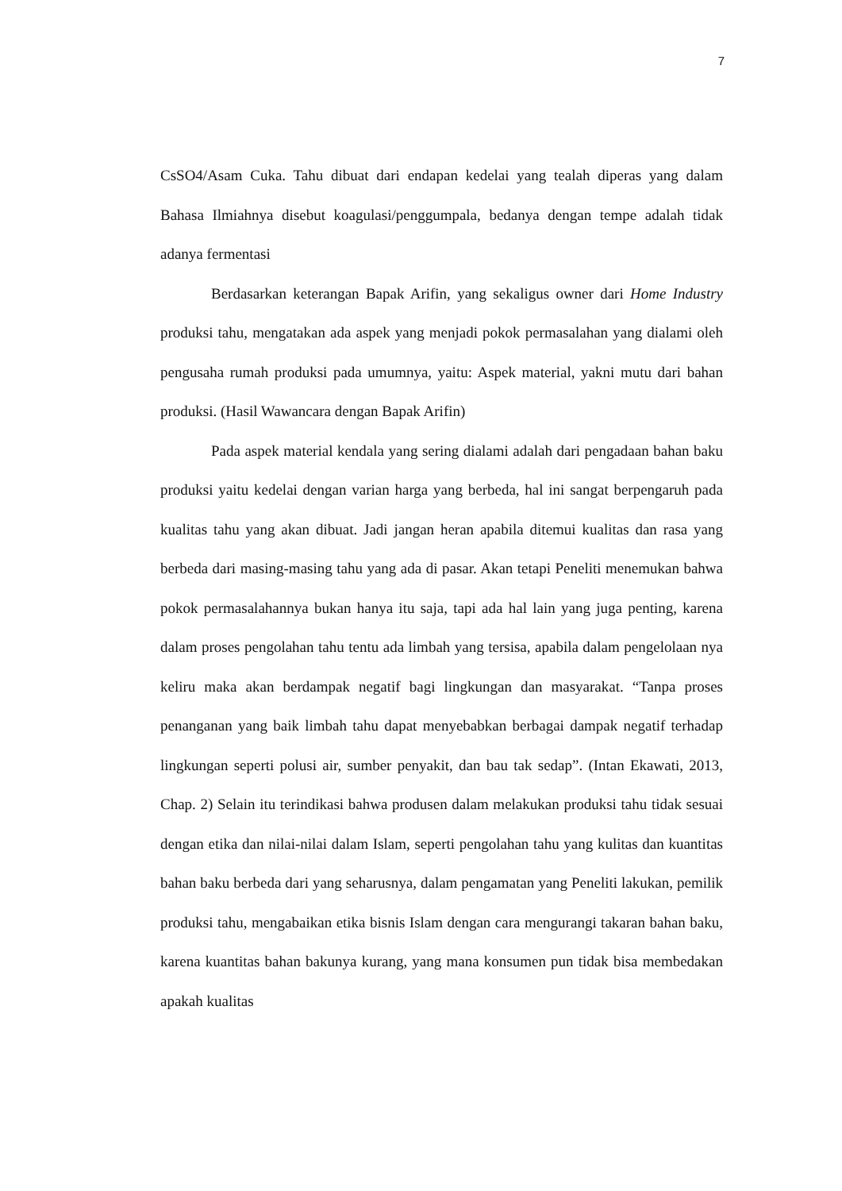7
CsSO4/Asam Cuka. Tahu dibuat dari endapan kedelai yang tealah diperas yang dalam Bahasa Ilmiahnya disebut koagulasi/penggumpala, bedanya dengan tempe adalah tidak adanya fermentasi
Berdasarkan keterangan Bapak Arifin, yang sekaligus owner dari Home Industry produksi tahu, mengatakan ada aspek yang menjadi pokok permasalahan yang dialami oleh pengusaha rumah produksi pada umumnya, yaitu: Aspek material, yakni mutu dari bahan produksi. (Hasil Wawancara dengan Bapak Arifin)
Pada aspek material kendala yang sering dialami adalah dari pengadaan bahan baku produksi yaitu kedelai dengan varian harga yang berbeda, hal ini sangat berpengaruh pada kualitas tahu yang akan dibuat. Jadi jangan heran apabila ditemui kualitas dan rasa yang berbeda dari masing-masing tahu yang ada di pasar. Akan tetapi Peneliti menemukan bahwa pokok permasalahannya bukan hanya itu saja, tapi ada hal lain yang juga penting, karena dalam proses pengolahan tahu tentu ada limbah yang tersisa, apabila dalam pengelolaan nya keliru maka akan berdampak negatif bagi lingkungan dan masyarakat. “Tanpa proses penanganan yang baik limbah tahu dapat menyebabkan berbagai dampak negatif terhadap lingkungan seperti polusi air, sumber penyakit, dan bau tak sedap”. (Intan Ekawati, 2013, Chap. 2) Selain itu terindikasi bahwa produsen dalam melakukan produksi tahu tidak sesuai dengan etika dan nilai-nilai dalam Islam, seperti pengolahan tahu yang kulitas dan kuantitas bahan baku berbeda dari yang seharusnya, dalam pengamatan yang Peneliti lakukan, pemilik produksi tahu, mengabaikan etika bisnis Islam dengan cara mengurangi takaran bahan baku, karena kuantitas bahan bakunya kurang, yang mana konsumen pun tidak bisa membedakan apakah kualitas